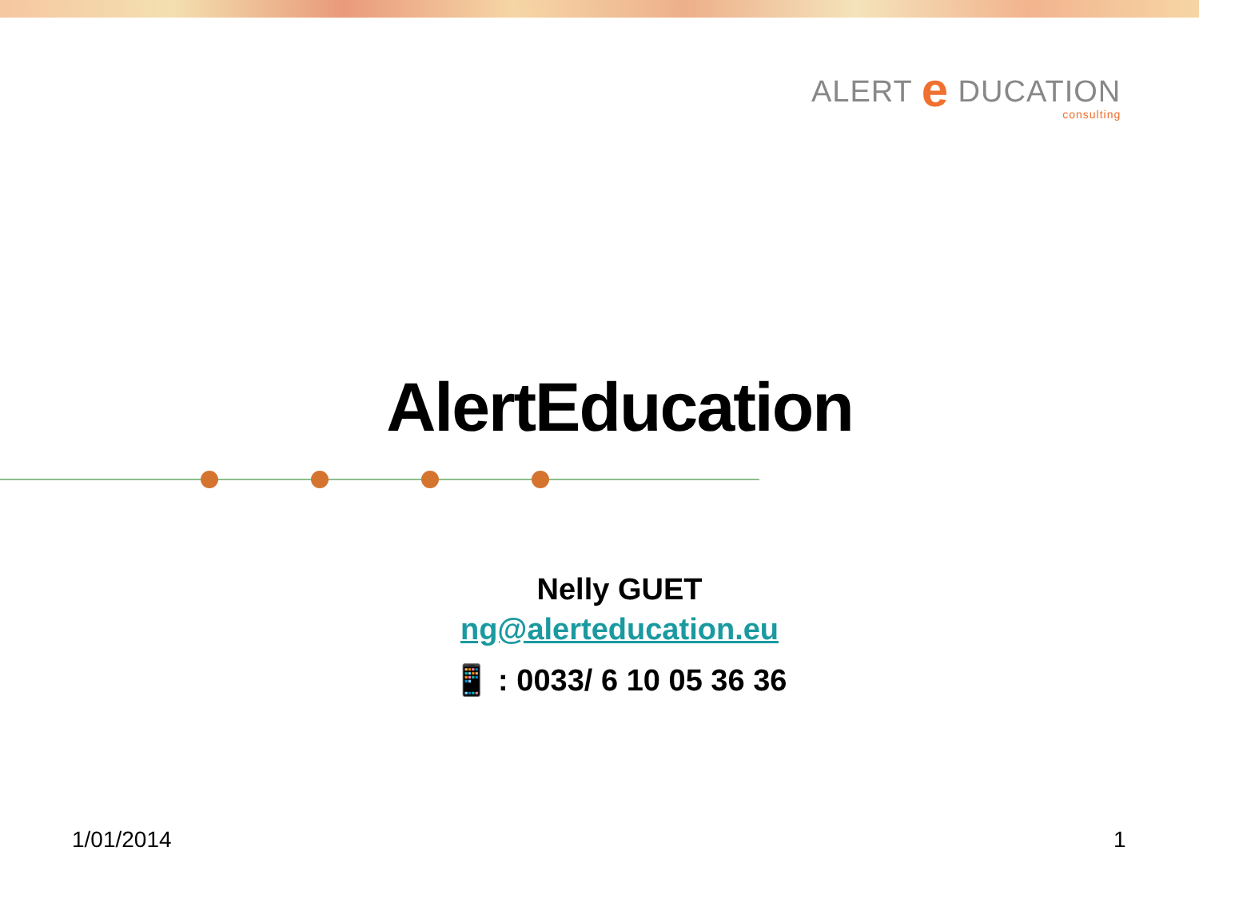ALERT e DUCATION
consulting
AlertEducation
Nelly GUET
ng@alerteducation.eu
📱 : 0033/ 6 10 05 36 36
1/01/2014 1